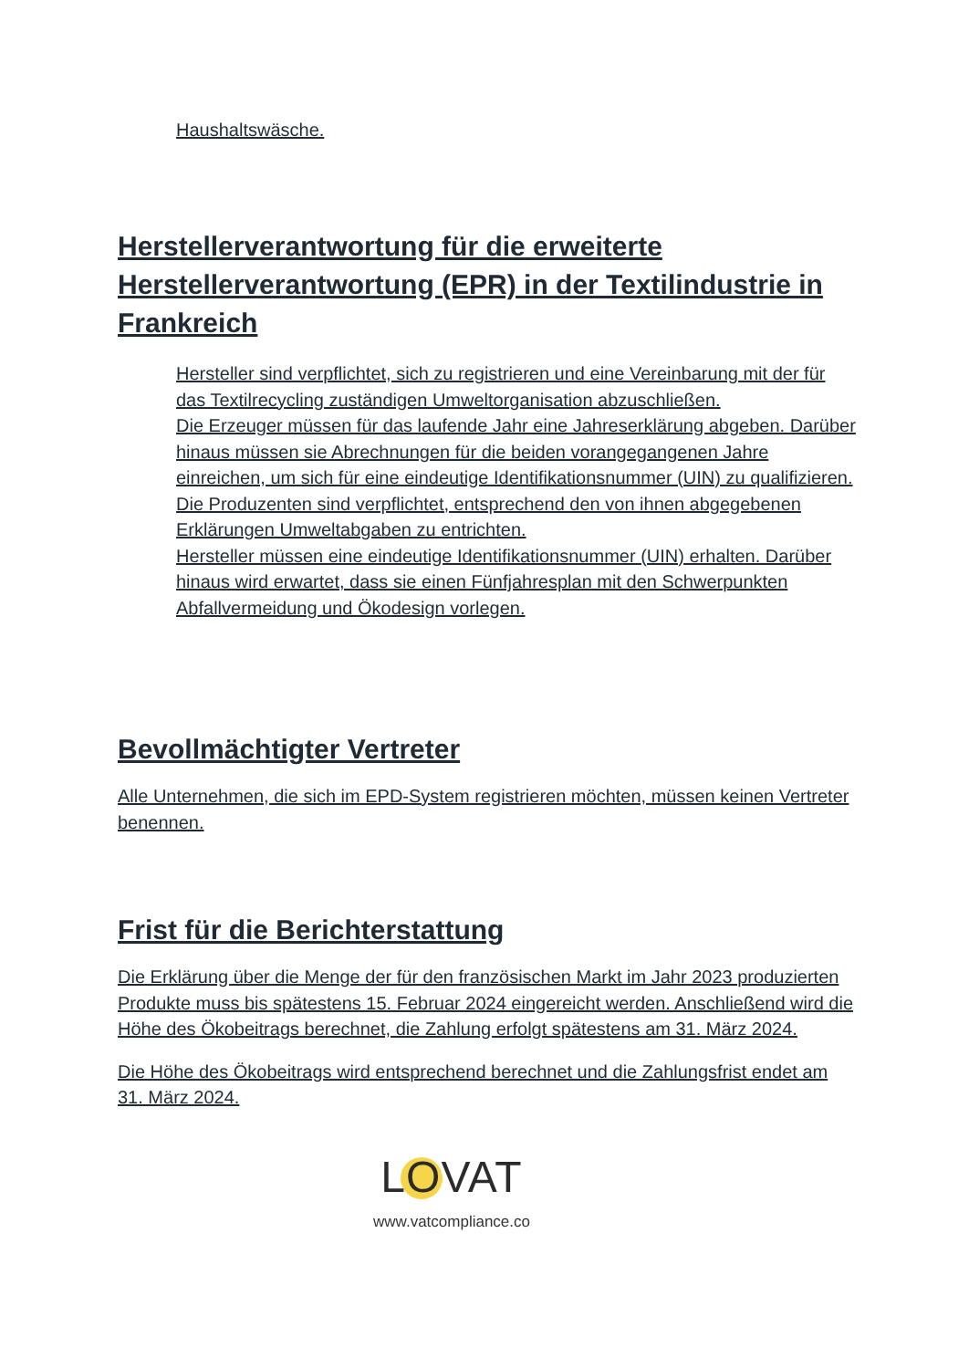Haushaltswäsche.
Herstellerverantwortung für die erweiterte Herstellerverantwortung (EPR) in der Textilindustrie in Frankreich
Hersteller sind verpflichtet, sich zu registrieren und eine Vereinbarung mit der für das Textilrecycling zuständigen Umweltorganisation abzuschließen.
Die Erzeuger müssen für das laufende Jahr eine Jahreserklärung abgeben. Darüber hinaus müssen sie Abrechnungen für die beiden vorangegangenen Jahre einreichen, um sich für eine eindeutige Identifikationsnummer (UIN) zu qualifizieren.
Die Produzenten sind verpflichtet, entsprechend den von ihnen abgegebenen Erklärungen Umweltabgaben zu entrichten.
Hersteller müssen eine eindeutige Identifikationsnummer (UIN) erhalten. Darüber hinaus wird erwartet, dass sie einen Fünfjahresplan mit den Schwerpunkten Abfallvermeidung und Ökodesign vorlegen.
Bevollmächtigter Vertreter
Alle Unternehmen, die sich im EPD-System registrieren möchten, müssen keinen Vertreter benennen.
Frist für die Berichterstattung
Die Erklärung über die Menge der für den französischen Markt im Jahr 2023 produzierten Produkte muss bis spätestens 15. Februar 2024 eingereicht werden. Anschließend wird die Höhe des Ökobeitrags berechnet, die Zahlung erfolgt spätestens am 31. März 2024.
Die Höhe des Ökobeitrags wird entsprechend berechnet und die Zahlungsfrist endet am 31. März 2024.
LOVAT
www.vatcompliance.co